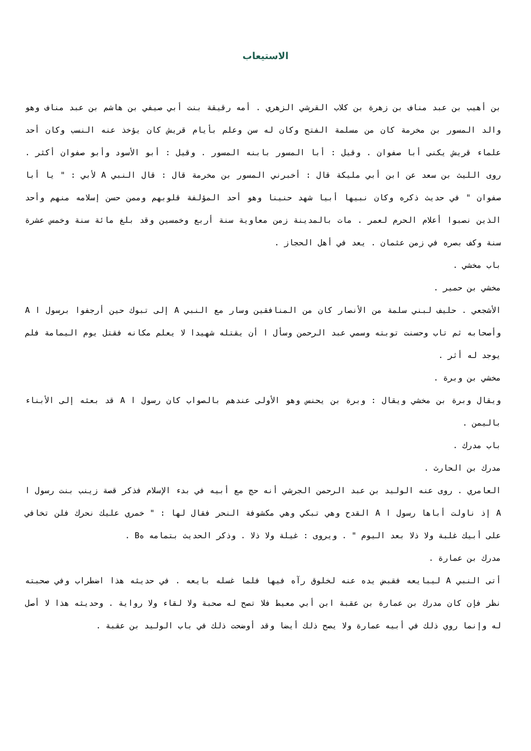الاستيعاب
بن أهيب بن عبد مناف بن زهرة بن كلاب القرشي الزهري . أمه رقيقة بنت أبي صيفي بن هاشم بن عبد مناف وهو والد المسور بن مخرمة كان من مسلمة الفتح وكان له سن وعلم بأيام قريش كان يؤخذ عنه النسب وكان أحد علماء قريش يكنى أبا صفوان . وقيل : أبا المسور بابنه المسور . وقيل : أبو الأسود وأبو صفوان أكثر . روى الليث بن سعد عن ابن أبي مليكة قال : أخبرني المسور بن مخرمة قال : قال النبي A لأبي : " يا أبا صفوان " في حديث ذكره وكان نبيها أبيا شهد حنينا وهو أحد المؤلفة قلوبهم وممن حسن إسلامه منهم وأحد الذين نصبوا أعلام الحرم لعمر . مات بالمدينة زمن معاوية سنة أربع وخمسين وقد بلغ مائة سنة وخمس عشرة سنة وكف بصره في زمن عثمان . يعد في أهل الحجاز .
باب مخشي .
مخشي بن حمير .
الأشجعي . حليف لبني سلمة من الأنصار كان من المنافقين وسار مع النبي A إلى تبوك حين أرجفوا برسول ا A وأصحابه ثم تاب وحسنت توبته وسمي عبد الرحمن وسأل ا أن يقتله شهيدا لا يعلم مكانه فقتل يوم اليمامة فلم يوجد له أثر .
مخشي بن وبرة .
ويقال وبرة بن مخشي ويقال : وبرة بن يحنس وهو الأولى عندهم بالصواب كان رسول ا A قد بعثه إلى الأبناء باليمن .
باب مدرك .
مدرك بن الحارث .
العامري . روى عنه الوليد بن عبد الرحمن الجرشي أنه حج مع أبيه في بدء الإسلام فذكر قصة زينب بنت رسول ا A إذ ناولت أباها رسول ا A القدح وهي تبكي وهي مكشوفة النحر فقال لها : " خمري عليك نحرك فلن تخافي على أبيك غلبة ولا ذلا بعد اليوم " . ويروى : غيلة ولا ذلا . وذكر الحديث بتمامه هB .
مدرك بن عمارة .
أتى النبي A ليبايعه فقبض يده عنه لخلوق رآه فيها فلما غسله بايعه . في حديثه هذا اضطراب وفي صحبته نظر فإن كان مدرك بن عمارة بن عقبة ابن أبي معيط فلا تصح له صحبة ولا لقاء ولا رواية . وحديثه هذا لا أصل له وإنما روي ذلك في أبيه عمارة ولا يصح ذلك أيضا وقد أوضحت ذلك في باب الوليد بن عقبة .